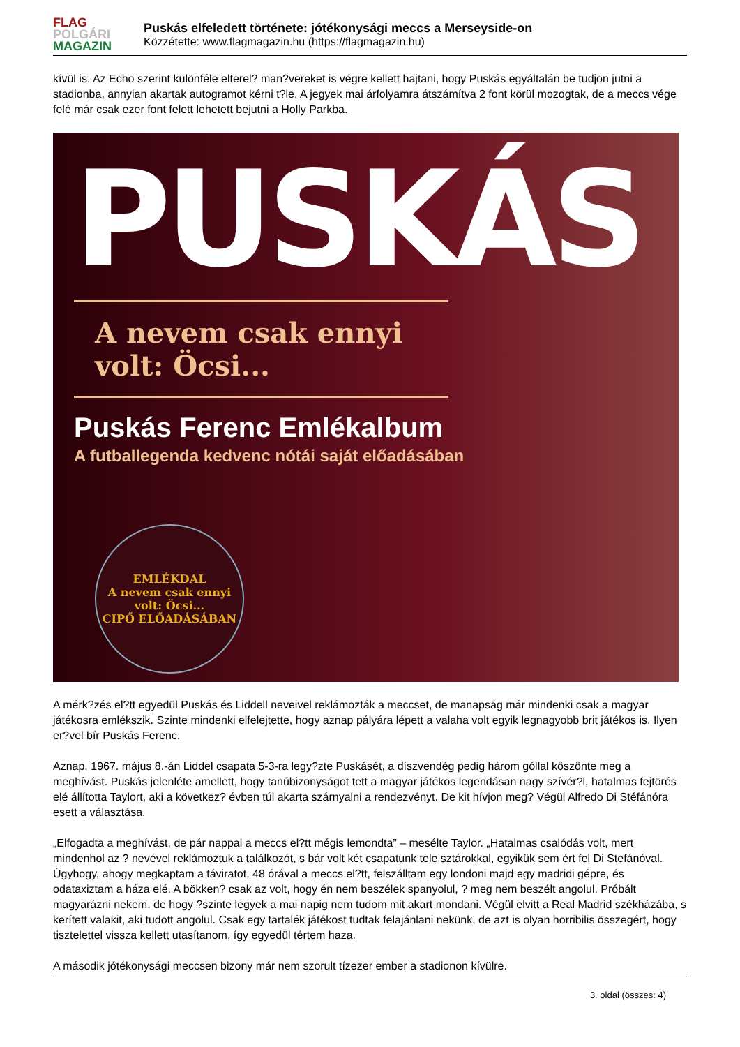FLAG
POLGÁRI
MAGAZIN
Puskás elfeledett története: jótékonysági meccs a Merseyside-on
Közzétette: www.flagmagazin.hu (https://flagmagazin.hu)
kívül is. Az Echo szerint különféle elterel? man?vereket is végre kellett hajtani, hogy Puskás egyáltalán be tudjon jutni a stadionba, annyian akartak autogramot kérni t?le. A jegyek mai árfolyamra átszámítva 2 font körül mozogtak, de a meccs vége felé már csak ezer font felett lehetett bejutni a Holly Parkba.
PUSKÁS
A nevem csak ennyi volt: Öcsi...
Puskás Ferenc Emlékalbum
A futballegenda kedvenc nótái saját előadásában
EMLÉKDAL
A nevem csak ennyi volt: Öcsi...
CIPŐ ELŐADÁSÁBAN
A mérk?zés el?tt egyedül Puskás és Liddell neveivel reklámozták a meccset, de manapság már mindenki csak a magyar játékosra emlékszik. Szinte mindenki elfelejtette, hogy aznap pályára lépett a valaha volt egyik legnagyobb brit játékos is. Ilyen er?vel bír Puskás Ferenc.
Aznap, 1967. május 8.-án Liddel csapata 5-3-ra legy?zte Puskásét, a díszvendég pedig három góllal köszönte meg a meghívást. Puskás jelenléte amellett, hogy tanúbizonyságot tett a magyar játékos legendásan nagy szívér?l, hatalmas fejtörés elé állította Taylort, aki a következ? évben túl akarta szárnyalni a rendezvényt. De kit hívjon meg? Végül Alfredo Di Stéfánóra esett a választása.
„Elfogadta a meghívást, de pár nappal a meccs el?tt mégis lemondta” – mesélte Taylor. „Hatalmas csalódás volt, mert mindenhol az ? nevével reklámoztuk a találkozót, s bár volt két csapatunk tele sztárokkal, egyikük sem ért fel Di Stefánóval. Úgyhogy, ahogy megkaptam a táviratot, 48 órával a meccs el?tt, felszálltam egy londoni majd egy madridi gépre, és odataxiztam a háza elé. A bökken? csak az volt, hogy én nem beszélek spanyolul, ? meg nem beszélt angolul. Próbált magyarázni nekem, de hogy ?szinte legyek a mai napig nem tudom mit akart mondani. Végül elvitt a Real Madrid székházába, s kerített valakit, aki tudott angolul. Csak egy tartalék játékost tudtak felajánlani nekünk, de azt is olyan horribilis összegért, hogy tisztelettel vissza kellett utasítanom, így egyedül tértem haza.
A második jótékonysági meccsen bizony már nem szorult tízezer ember a stadionon kívülre.
3. oldal (összes: 4)